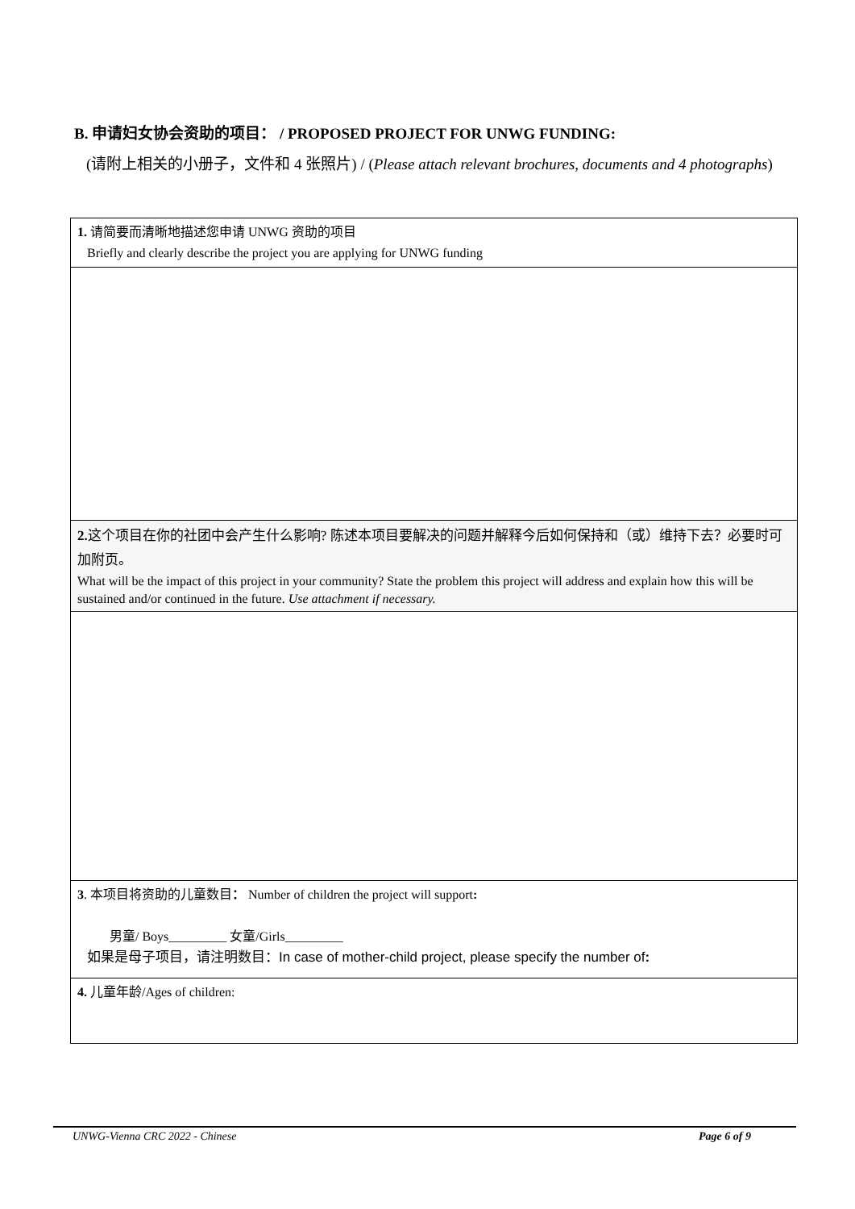B. 申请妇女协会资助的项目： / PROPOSED PROJECT FOR UNWG FUNDING:
(请附上相关的小册子，文件和 4 张照片) / (Please attach relevant brochures, documents and 4 photographs)
| 1. 请简要而清晰地描述您申请 UNWG 资助的项目 Briefly and clearly describe the project you are applying for UNWG funding |
| 2. 这个项目在你的社团中会产生什么影响? 陈述本项目要解决的问题并解释今后如何保持和（或）维持下去？必要时可加附页。 What will be the impact of this project in your community? State the problem this project will address and explain how this will be sustained and/or continued in the future. Use attachment if necessary. |
| 3 . 本项目将资助的儿童数目 ： Number of children the project will support : 男童/ Boys_________ 女童/Girls_________ 如果是母子项目，请注明数目：In case of mother-child project, please specify the number of : |
| 4. 儿童年龄/Ages of children: |
UNWG-Vienna CRC 2022 - Chinese Page 6 of 9